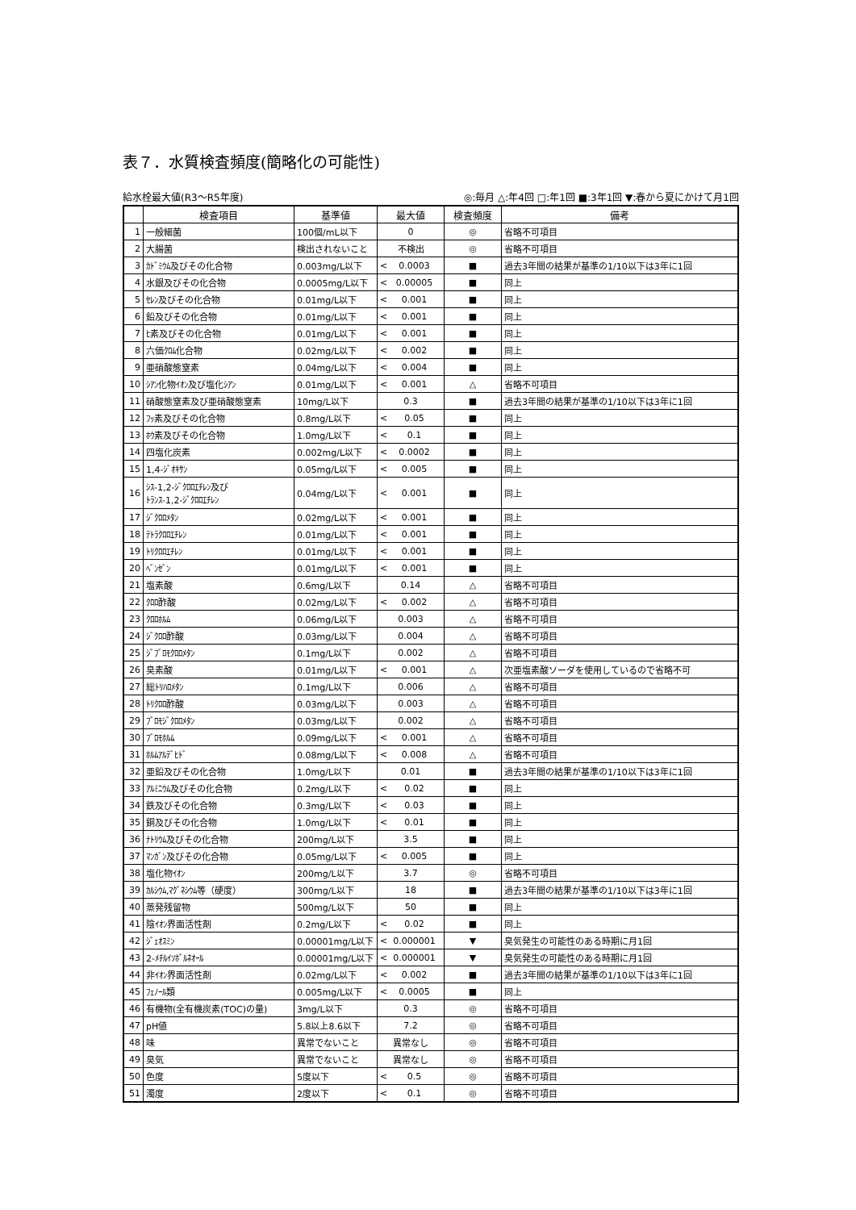表７．水質検査頻度(簡略化の可能性)
給水栓最大値(R3～R5年度) ◎:毎月 △:年4回 □:年1回 ■:3年1回 ▼:春から夏にかけて月1回
| | 検査項目 | 基準値 | 最大値 | 検査頻度 | 備考 |
| --- | --- | --- | --- | --- | --- |
| 1 | 一般細菌 | 100個/mL以下 | 0 | ◎ | 省略不可項目 |
| 2 | 大腸菌 | 検出されないこと | 不検出 | ◎ | 省略不可項目 |
| 3 | ｶﾄﾞﾐｳﾑ及びその化合物 | 0.003mg/L以下 | < 0.0003 | ■ | 過去3年間の結果が基準の1/10以下は3年に1回 |
| 4 | 水銀及びその化合物 | 0.0005mg/L以下 | < 0.00005 | ■ | 同上 |
| 5 | ｾﾚﾝ及びその化合物 | 0.01mg/L以下 | < 0.001 | ■ | 同上 |
| 6 | 鉛及びその化合物 | 0.01mg/L以下 | < 0.001 | ■ | 同上 |
| 7 | ﾋ素及びその化合物 | 0.01mg/L以下 | < 0.001 | ■ | 同上 |
| 8 | 六価ｸﾛﾑ化合物 | 0.02mg/L以下 | < 0.002 | ■ | 同上 |
| 9 | 亜硝酸態窒素 | 0.04mg/L以下 | < 0.004 | ■ | 同上 |
| 10 | ｼｱﾝ化物ｲｵﾝ及び塩化ｼｱﾝ | 0.01mg/L以下 | < 0.001 | △ | 省略不可項目 |
| 11 | 硝酸態窒素及び亜硝酸態窒素 | 10mg/L以下 | 0.3 | ■ | 過去3年間の結果が基準の1/10以下は3年に1回 |
| 12 | ﾌｯ素及びその化合物 | 0.8mg/L以下 | < 0.05 | ■ | 同上 |
| 13 | ﾎｳ素及びその化合物 | 1.0mg/L以下 | < 0.1 | ■ | 同上 |
| 14 | 四塩化炭素 | 0.002mg/L以下 | < 0.0002 | ■ | 同上 |
| 15 | 1,4-ｼﾞｵｷｻﾝ | 0.05mg/L以下 | < 0.005 | ■ | 同上 |
| 16 | ｼｽ-1,2-ｼﾞｸﾛﾛｴﾁﾚﾝ及び ﾄﾗﾝｽ-1,2-ｼﾞｸﾛﾛｴﾁﾚﾝ | 0.04mg/L以下 | < 0.001 | ■ | 同上 |
| 17 | ｼﾞｸﾛﾛﾒﾀﾝ | 0.02mg/L以下 | < 0.001 | ■ | 同上 |
| 18 | ﾃﾄﾗｸﾛﾛｴﾁﾚﾝ | 0.01mg/L以下 | < 0.001 | ■ | 同上 |
| 19 | ﾄﾘｸﾛﾛｴﾁﾚﾝ | 0.01mg/L以下 | < 0.001 | ■ | 同上 |
| 20 | ﾍﾞﾝｾﾞﾝ | 0.01mg/L以下 | < 0.001 | ■ | 同上 |
| 21 | 塩素酸 | 0.6mg/L以下 | 0.14 | △ | 省略不可項目 |
| 22 | ｸﾛﾛ酢酸 | 0.02mg/L以下 | < 0.002 | △ | 省略不可項目 |
| 23 | ｸﾛﾛﾎﾙﾑ | 0.06mg/L以下 | 0.003 | △ | 省略不可項目 |
| 24 | ｼﾞｸﾛﾛ酢酸 | 0.03mg/L以下 | 0.004 | △ | 省略不可項目 |
| 25 | ｼﾞﾌﾞﾛﾓｸﾛﾛﾒﾀﾝ | 0.1mg/L以下 | 0.002 | △ | 省略不可項目 |
| 26 | 臭素酸 | 0.01mg/L以下 | < 0.001 | △ | 次亜塩素酸ソーダを使用しているので省略不可 |
| 27 | 総ﾄﾘﾊﾛﾒﾀﾝ | 0.1mg/L以下 | 0.006 | △ | 省略不可項目 |
| 28 | ﾄﾘｸﾛﾛ酢酸 | 0.03mg/L以下 | 0.003 | △ | 省略不可項目 |
| 29 | ﾌﾞﾛﾓｼﾞｸﾛﾛﾒﾀﾝ | 0.03mg/L以下 | 0.002 | △ | 省略不可項目 |
| 30 | ﾌﾞﾛﾓﾎﾙﾑ | 0.09mg/L以下 | < 0.001 | △ | 省略不可項目 |
| 31 | ﾎﾙﾑｱﾙﾃﾞﾋﾄﾞ | 0.08mg/L以下 | < 0.008 | △ | 省略不可項目 |
| 32 | 亜鉛及びその化合物 | 1.0mg/L以下 | 0.01 | ■ | 過去3年間の結果が基準の1/10以下は3年に1回 |
| 33 | ｱﾙﾐﾆｳﾑ及びその化合物 | 0.2mg/L以下 | < 0.02 | ■ | 同上 |
| 34 | 鉄及びその化合物 | 0.3mg/L以下 | < 0.03 | ■ | 同上 |
| 35 | 銅及びその化合物 | 1.0mg/L以下 | < 0.01 | ■ | 同上 |
| 36 | ﾅﾄﾘｳﾑ及びその化合物 | 200mg/L以下 | 3.5 | ■ | 同上 |
| 37 | ﾏﾝｶﾞﾝ及びその化合物 | 0.05mg/L以下 | < 0.005 | ■ | 同上 |
| 38 | 塩化物ｲｵﾝ | 200mg/L以下 | 3.7 | ◎ | 省略不可項目 |
| 39 | ｶﾙｼｳﾑ,ﾏｸﾞﾈｼｳﾑ等（硬度） | 300mg/L以下 | 18 | ■ | 過去3年間の結果が基準の1/10以下は3年に1回 |
| 40 | 蒸発残留物 | 500mg/L以下 | 50 | ■ | 同上 |
| 41 | 陰ｲｵﾝ界面活性剤 | 0.2mg/L以下 | < 0.02 | ■ | 同上 |
| 42 | ｼﾞｪｵｽﾐﾝ | 0.00001mg/L以下 | < 0.000001 | ▼ | 臭気発生の可能性のある時期に月1回 |
| 43 | 2-ﾒﾁﾙｲｿﾎﾞﾙﾈｵｰﾙ | 0.00001mg/L以下 | < 0.000001 | ▼ | 臭気発生の可能性のある時期に月1回 |
| 44 | 非ｲｵﾝ界面活性剤 | 0.02mg/L以下 | < 0.002 | ■ | 過去3年間の結果が基準の1/10以下は3年に1回 |
| 45 | ﾌｪﾉｰﾙ類 | 0.005mg/L以下 | < 0.0005 | ■ | 同上 |
| 46 | 有機物(全有機炭素(TOC)の量) | 3mg/L以下 | 0.3 | ◎ | 省略不可項目 |
| 47 | pH値 | 5.8以上8.6以下 | 7.2 | ◎ | 省略不可項目 |
| 48 | 味 | 異常でないこと | 異常なし | ◎ | 省略不可項目 |
| 49 | 臭気 | 異常でないこと | 異常なし | ◎ | 省略不可項目 |
| 50 | 色度 | 5度以下 | < 0.5 | ◎ | 省略不可項目 |
| 51 | 濁度 | 2度以下 | < 0.1 | ◎ | 省略不可項目 |